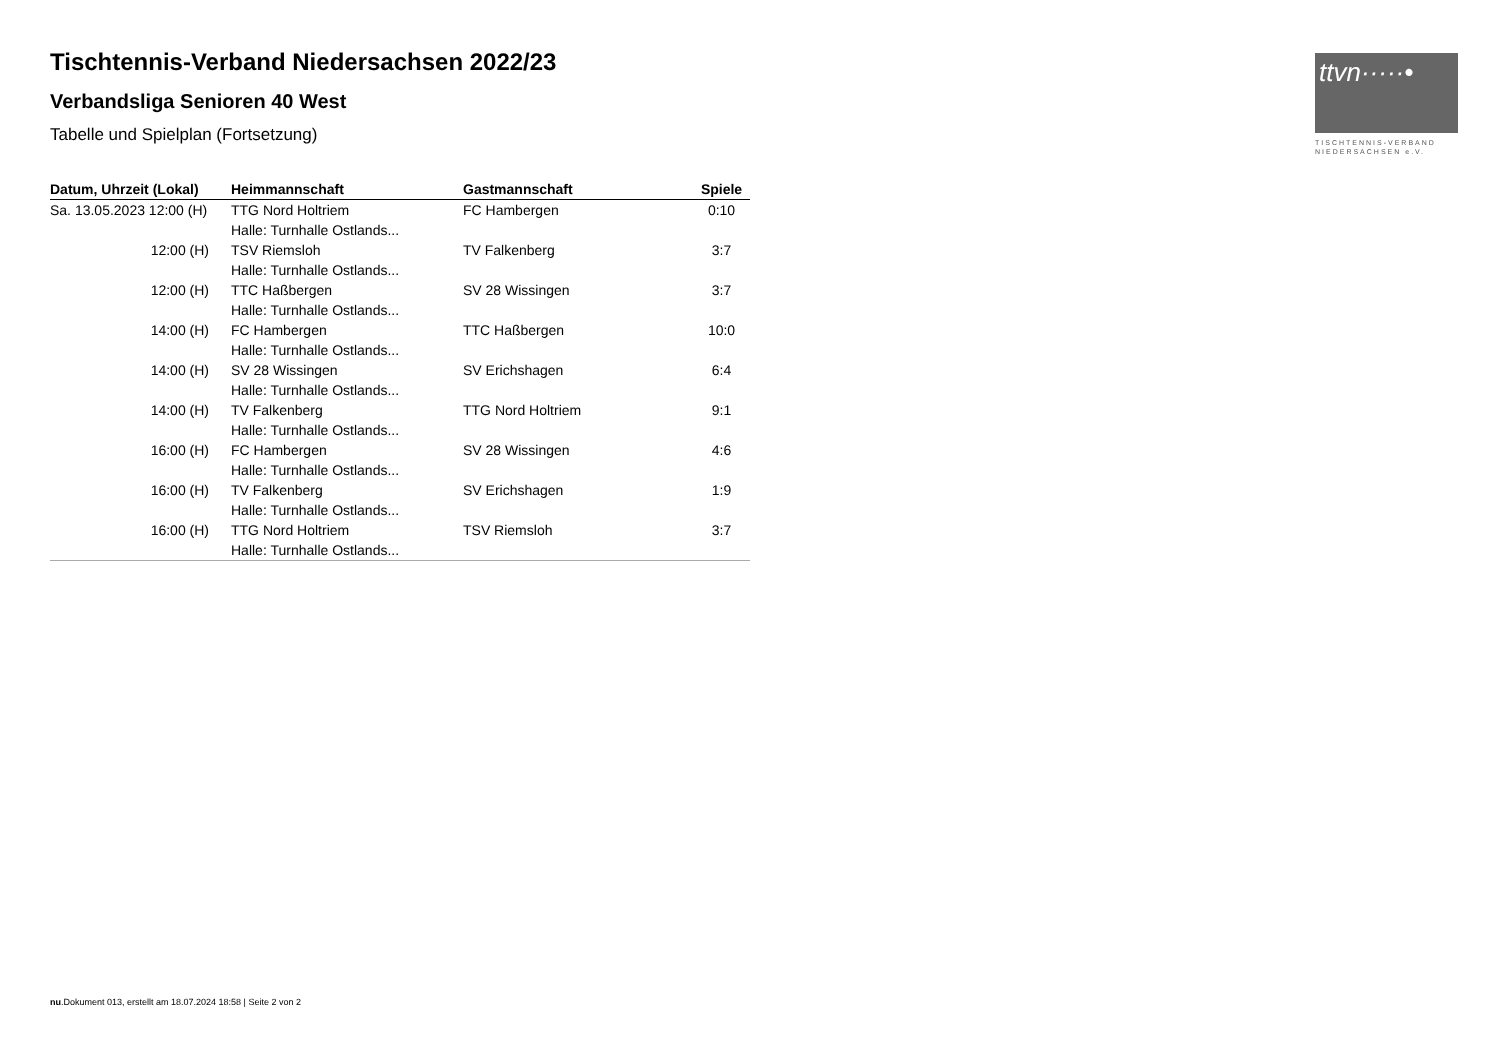ttvn·····•
TISCHTENNIS-VERBAND
NIEDERSACHSEN e.V.
Tischtennis-Verband Niedersachsen 2022/23
Verbandsliga Senioren 40 West
Tabelle und Spielplan (Fortsetzung)
| Datum, Uhrzeit (Lokal) | Heimmannschaft | Gastmannschaft | Spiele |
| --- | --- | --- | --- |
| Sa. 13.05.2023 12:00 (H) | TTG Nord Holtriem | FC Hambergen | 0:10 |
| | Halle: Turnhalle Ostlands... | | |
| 12:00 (H) | TSV Riemsloh | TV Falkenberg | 3:7 |
| | Halle: Turnhalle Ostlands... | | |
| 12:00 (H) | TTC Haßbergen | SV 28 Wissingen | 3:7 |
| | Halle: Turnhalle Ostlands... | | |
| 14:00 (H) | FC Hambergen | TTC Haßbergen | 10:0 |
| | Halle: Turnhalle Ostlands... | | |
| 14:00 (H) | SV 28 Wissingen | SV Erichshagen | 6:4 |
| | Halle: Turnhalle Ostlands... | | |
| 14:00 (H) | TV Falkenberg | TTG Nord Holtriem | 9:1 |
| | Halle: Turnhalle Ostlands... | | |
| 16:00 (H) | FC Hambergen | SV 28 Wissingen | 4:6 |
| | Halle: Turnhalle Ostlands... | | |
| 16:00 (H) | TV Falkenberg | SV Erichshagen | 1:9 |
| | Halle: Turnhalle Ostlands... | | |
| 16:00 (H) | TTG Nord Holtriem | TSV Riemsloh | 3:7 |
| | Halle: Turnhalle Ostlands... | | |
nu.Dokument 013, erstellt am 18.07.2024 18:58 | Seite 2 von 2